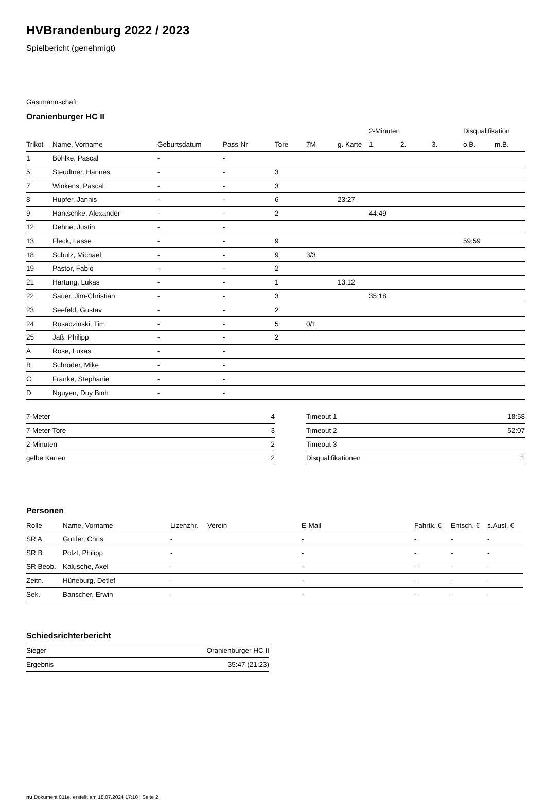HVBrandenburg 2022 / 2023
Spielbericht (genehmigt)
Gastmannschaft
Oranienburger HC II
| | | | | | | | 2-Minuten | | | Disqualifikation | |
| --- | --- | --- | --- | --- | --- | --- | --- | --- | --- | --- | --- |
| Trikot | Name, Vorname | Geburtsdatum | Pass-Nr | Tore | 7M | g. Karte | 1. | 2. | 3. | o.B. | m.B. |
| 1 | Böhlke, Pascal | - | - | | | | | | | | |
| 5 | Steudtner, Hannes | - | - | 3 | | | | | | | |
| 7 | Winkens, Pascal | - | - | 3 | | | | | | | |
| 8 | Hupfer, Jannis | - | - | 6 | | 23:27 | | | | | |
| 9 | Häntschke, Alexander | - | - | 2 | | | 44:49 | | | | |
| 12 | Dehne, Justin | - | - | | | | | | | | |
| 13 | Fleck, Lasse | - | - | 9 | | | | | | 59:59 | |
| 18 | Schulz, Michael | - | - | 9 | 3/3 | | | | | | |
| 19 | Pastor, Fabio | - | - | 2 | | | | | | | |
| 21 | Hartung, Lukas | - | - | 1 | | 13:12 | | | | | |
| 22 | Sauer, Jim-Christian | - | - | 3 | | | 35:18 | | | | |
| 23 | Seefeld, Gustav | - | - | 2 | | | | | | | |
| 24 | Rosadzinski, Tim | - | - | 5 | 0/1 | | | | | | |
| 25 | Jaß, Philipp | - | - | 2 | | | | | | | |
| A | Rose, Lukas | - | - | | | | | | | | |
| B | Schröder, Mike | - | - | | | | | | | | |
| C | Franke, Stephanie | - | - | | | | | | | | |
| D | Nguyen, Duy Binh | - | - | | | | | | | | |
| 7-Meter | 4 |
| 7-Meter-Tore | 3 |
| 2-Minuten | 2 |
| gelbe Karten | 2 |
| Timeout 1 | 18:58 |
| Timeout 2 | 52:07 |
| Timeout 3 | |
| Disqualifikationen | 1 |
Personen
| Rolle | Name, Vorname | Lizenznr. | Verein | E-Mail | Fahrtk. € | Entsch. € | s.Ausl. € |
| --- | --- | --- | --- | --- | --- | --- | --- |
| SR A | Güttler, Chris | - | | - | - | - | - |
| SR B | Polzt, Philipp | - | | - | - | - | - |
| SR Beob. | Kalusche, Axel | - | | - | - | - | - |
| Zeitn. | Hüneburg, Detlef | - | | - | - | - | - |
| Sek. | Banscher, Erwin | - | | - | - | - | - |
Schiedsrichterbericht
| Sieger | Oranienburger HC II |
| Ergebnis | 35:47 (21:23) |
nu.Dokument 011e, erstellt am 18.07.2024 17:10 | Seite 2